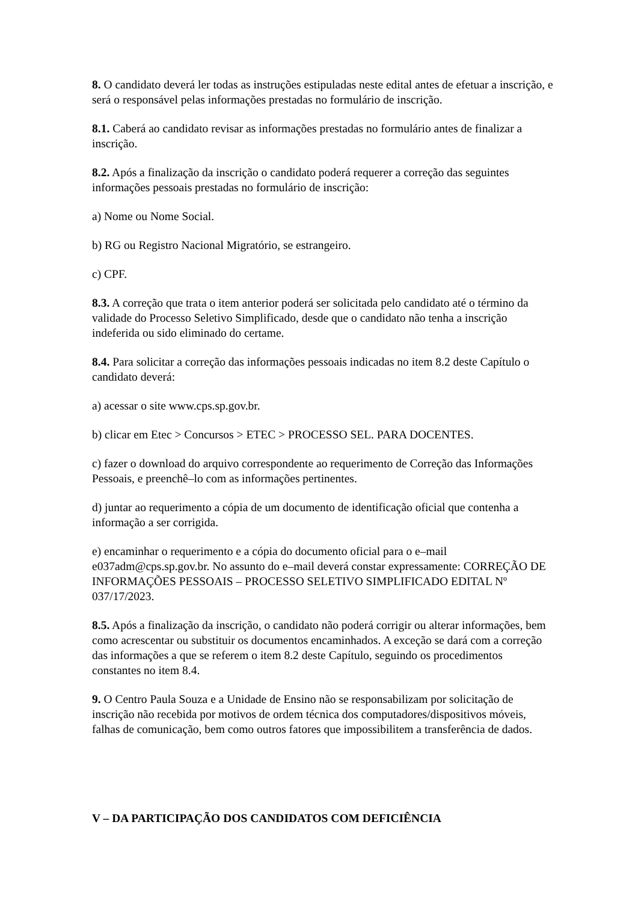8. O candidato deverá ler todas as instruções estipuladas neste edital antes de efetuar a inscrição, e será o responsável pelas informações prestadas no formulário de inscrição.
8.1. Caberá ao candidato revisar as informações prestadas no formulário antes de finalizar a inscrição.
8.2. Após a finalização da inscrição o candidato poderá requerer a correção das seguintes informações pessoais prestadas no formulário de inscrição:
a) Nome ou Nome Social.
b) RG ou Registro Nacional Migratório, se estrangeiro.
c) CPF.
8.3. A correção que trata o item anterior poderá ser solicitada pelo candidato até o término da validade do Processo Seletivo Simplificado, desde que o candidato não tenha a inscrição indeferida ou sido eliminado do certame.
8.4. Para solicitar a correção das informações pessoais indicadas no item 8.2 deste Capítulo o candidato deverá:
a) acessar o site www.cps.sp.gov.br.
b) clicar em Etec > Concursos > ETEC > PROCESSO SEL. PARA DOCENTES.
c) fazer o download do arquivo correspondente ao requerimento de Correção das Informações Pessoais, e preenchê–lo com as informações pertinentes.
d) juntar ao requerimento a cópia de um documento de identificação oficial que contenha a informação a ser corrigida.
e) encaminhar o requerimento e a cópia do documento oficial para o e–mail e037adm@cps.sp.gov.br. No assunto do e–mail deverá constar expressamente: CORREÇÃO DE INFORMAÇÕES PESSOAIS – PROCESSO SELETIVO SIMPLIFICADO EDITAL Nº 037/17/2023.
8.5. Após a finalização da inscrição, o candidato não poderá corrigir ou alterar informações, bem como acrescentar ou substituir os documentos encaminhados. A exceção se dará com a correção das informações a que se referem o item 8.2 deste Capítulo, seguindo os procedimentos constantes no item 8.4.
9. O Centro Paula Souza e a Unidade de Ensino não se responsabilizam por solicitação de inscrição não recebida por motivos de ordem técnica dos computadores/dispositivos móveis, falhas de comunicação, bem como outros fatores que impossibilitem a transferência de dados.
V – DA PARTICIPAÇÃO DOS CANDIDATOS COM DEFICIÊNCIA